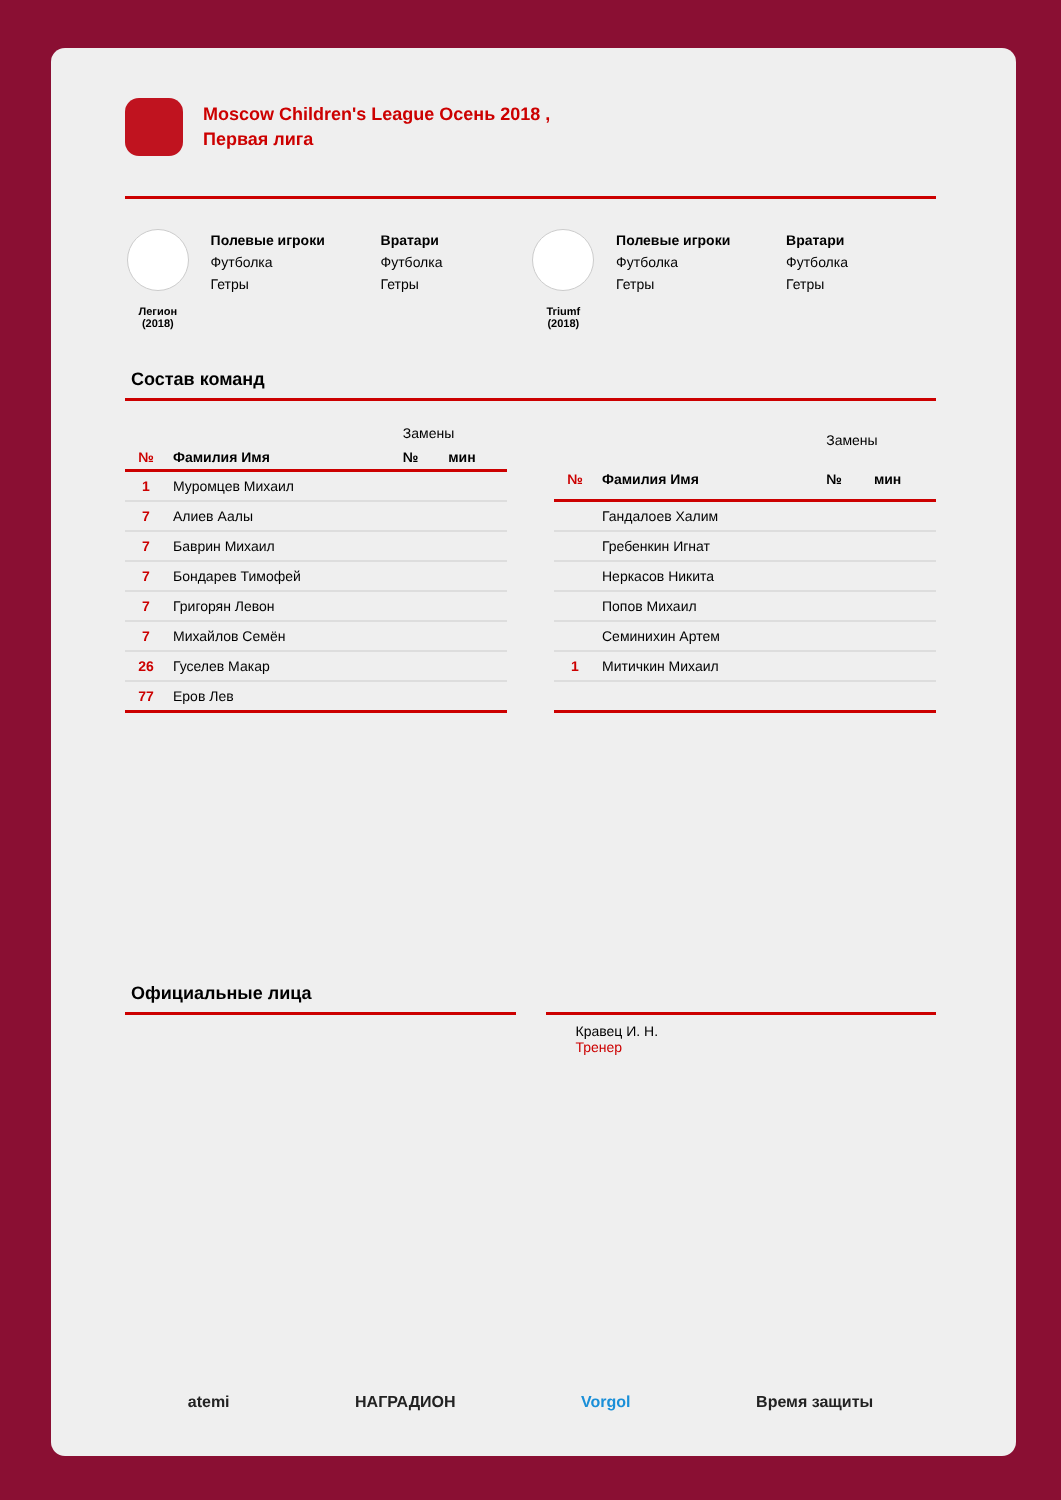Moscow Children's League Осень 2018 ,
Первая лига
Легион
(2018)
Полевые игроки
Футболка
Гетры
Вратари
Футболка
Гетры
Triumf
(2018)
Полевые игроки
Футболка
Гетры
Вратари
Футболка
Гетры
Состав команд
| | | Замены | |
| --- | --- | --- | --- |
| № | Фамилия Имя | № | мин |
| 1 | Муромцев Михаил | | |
| 7 | Алиев Аалы | | |
| 7 | Баврин Михаил | | |
| 7 | Бондарев Тимофей | | |
| 7 | Григорян Левон | | |
| 7 | Михайлов Семён | | |
| 26 | Гуселев Макар | | |
| 77 | Еров Лев | | |
| | | Замены | |
| --- | --- | --- | --- |
| № | Фамилия Имя | № | мин |
| | Гандалоев Халим | | |
| | Гребенкин Игнат | | |
| | Неркасов Никита | | |
| | Попов Михаил | | |
| | Семинихин Артем | | |
| 1 | Митичкин Михаил | | |
Официальные лица
Кравец И. Н.
Тренер
atemi НАГРАДИОН Vorgol Время защиты